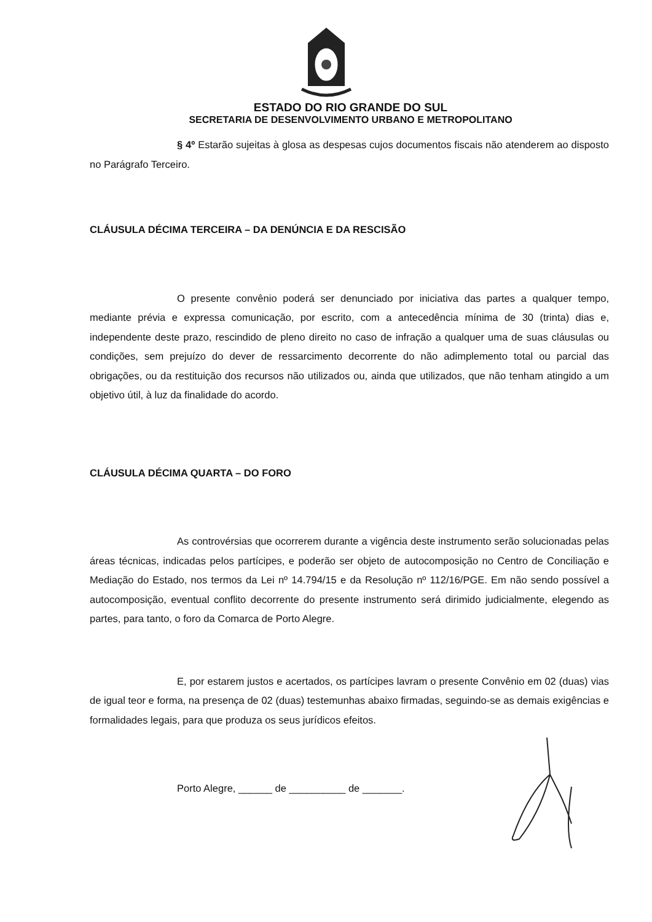ESTADO DO RIO GRANDE DO SUL
SECRETARIA DE DESENVOLVIMENTO URBANO E METROPOLITANO
§ 4º Estarão sujeitas à glosa as despesas cujos documentos fiscais não atenderem ao disposto no Parágrafo Terceiro.
CLÁUSULA DÉCIMA TERCEIRA – DA DENÚNCIA E DA RESCISÃO
O presente convênio poderá ser denunciado por iniciativa das partes a qualquer tempo, mediante prévia e expressa comunicação, por escrito, com a antecedência mínima de 30 (trinta) dias e, independente deste prazo, rescindido de pleno direito no caso de infração a qualquer uma de suas cláusulas ou condições, sem prejuízo do dever de ressarcimento decorrente do não adimplemento total ou parcial das obrigações, ou da restituição dos recursos não utilizados ou, ainda que utilizados, que não tenham atingido a um objetivo útil, à luz da finalidade do acordo.
CLÁUSULA DÉCIMA QUARTA – DO FORO
As controvérsias que ocorrerem durante a vigência deste instrumento serão solucionadas pelas áreas técnicas, indicadas pelos partícipes, e poderão ser objeto de autocomposição no Centro de Conciliação e Mediação do Estado, nos termos da Lei nº 14.794/15 e da Resolução nº 112/16/PGE. Em não sendo possível a autocomposição, eventual conflito decorrente do presente instrumento será dirimido judicialmente, elegendo as partes, para tanto, o foro da Comarca de Porto Alegre.
E, por estarem justos e acertados, os partícipes lavram o presente Convênio em 02 (duas) vias de igual teor e forma, na presença de 02 (duas) testemunhas abaixo firmadas, seguindo-se as demais exigências e formalidades legais, para que produza os seus jurídicos efeitos.
Porto Alegre, ______ de __________ de _______.